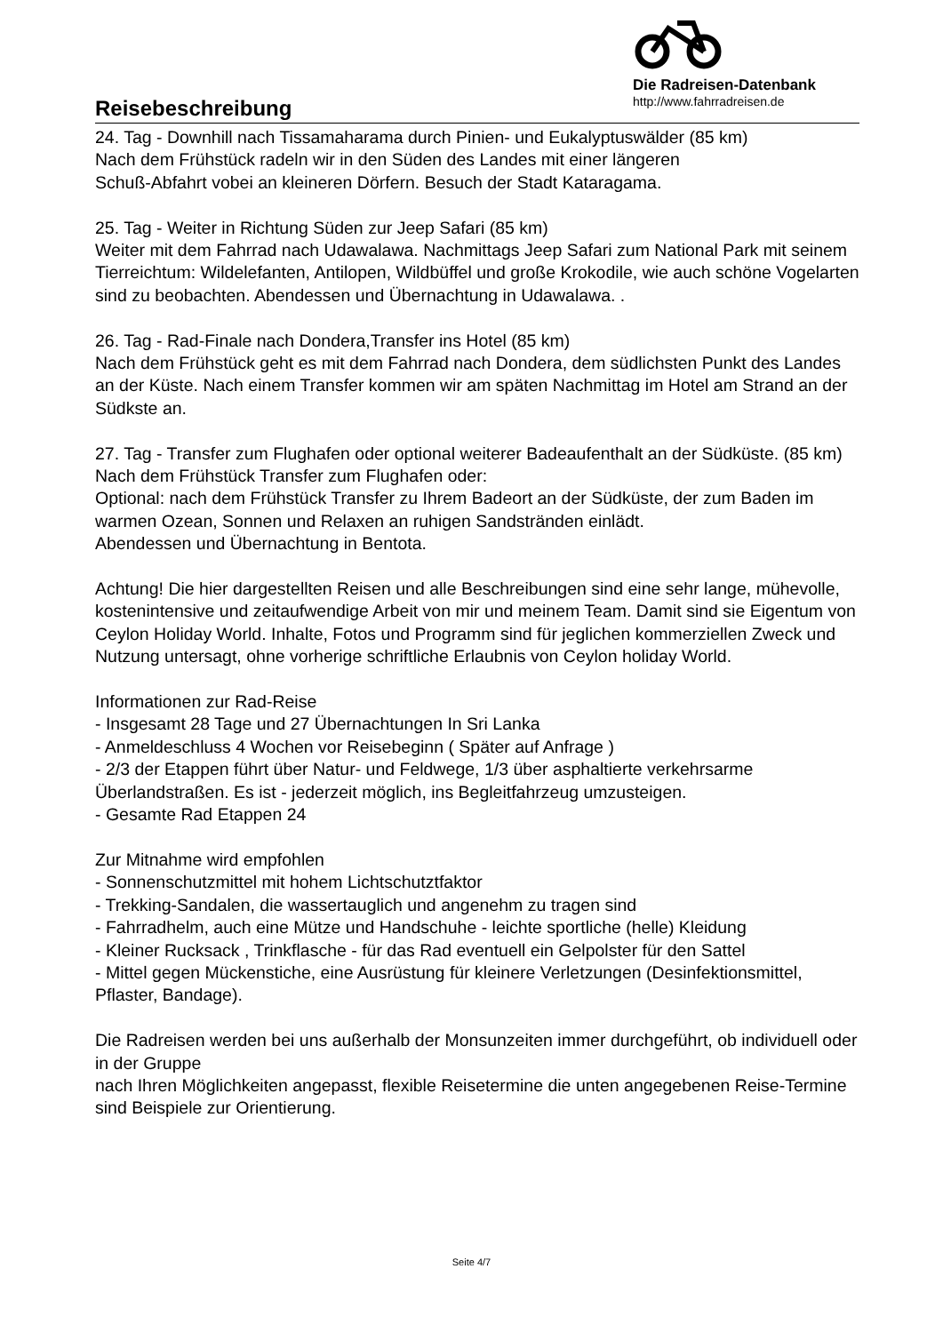Reisebeschreibung
Die Radreisen-Datenbank
http://www.fahrradreisen.de
24. Tag - Downhill nach Tissamaharama durch Pinien- und Eukalyptuswälder (85 km)
Nach dem Frühstück radeln wir in den Süden des Landes mit einer längeren
Schuß-Abfahrt vobei an kleineren Dörfern. Besuch der Stadt Kataragama.
25. Tag - Weiter in Richtung Süden zur Jeep Safari (85 km)
Weiter mit dem Fahrrad nach Udawalawa. Nachmittags Jeep Safari zum National Park mit seinem Tierreichtum: Wildelefanten, Antilopen, Wildbüffel und große Krokodile, wie auch schöne Vogelarten sind zu beobachten. Abendessen und Übernachtung in Udawalawa. .
26. Tag - Rad-Finale nach Dondera,Transfer ins Hotel (85 km)
Nach dem Frühstück geht es mit dem Fahrrad nach Dondera, dem südlichsten Punkt des Landes an der Küste. Nach einem Transfer kommen wir am späten Nachmittag im Hotel am Strand an der Südkste an.
27. Tag - Transfer zum Flughafen oder optional weiterer Badeaufenthalt an der Südküste. (85 km)
Nach dem Frühstück Transfer zum Flughafen oder:
Optional: nach dem Frühstück Transfer zu Ihrem Badeort an der Südküste, der zum Baden im warmen Ozean, Sonnen und Relaxen an ruhigen Sandstränden einlädt.
Abendessen und Übernachtung in Bentota.
Achtung! Die hier dargestellten Reisen und alle Beschreibungen sind eine sehr lange, mühevolle, kostenintensive und zeitaufwendige Arbeit von mir und meinem Team. Damit sind sie Eigentum von Ceylon Holiday World. Inhalte, Fotos und Programm sind für jeglichen kommerziellen Zweck und Nutzung untersagt, ohne vorherige schriftliche Erlaubnis von Ceylon holiday World.
Informationen zur Rad-Reise
- Insgesamt 28 Tage und 27 Übernachtungen In Sri Lanka
- Anmeldeschluss 4 Wochen vor Reisebeginn ( Später auf Anfrage )
- 2/3 der Etappen führt über Natur- und Feldwege, 1/3 über asphaltierte verkehrsarme Überlandstraßen. Es ist - jederzeit möglich, ins Begleitfahrzeug umzusteigen.
- Gesamte Rad Etappen 24
Zur Mitnahme wird empfohlen
- Sonnenschutzmittel mit hohem Lichtschutztfaktor
- Trekking-Sandalen, die wassertauglich und angenehm zu tragen sind
- Fahrradhelm, auch eine Mütze und Handschuhe - leichte sportliche (helle) Kleidung
- Kleiner Rucksack , Trinkflasche - für das Rad eventuell ein Gelpolster für den Sattel
- Mittel gegen Mückenstiche, eine Ausrüstung für kleinere Verletzungen (Desinfektionsmittel, Pflaster, Bandage).
Die Radreisen werden bei uns außerhalb der Monsunzeiten immer durchgeführt, ob individuell oder in der Gruppe
nach Ihren Möglichkeiten angepasst, flexible Reisetermine die unten angegebenen Reise-Termine sind Beispiele zur Orientierung.
Seite 4/7